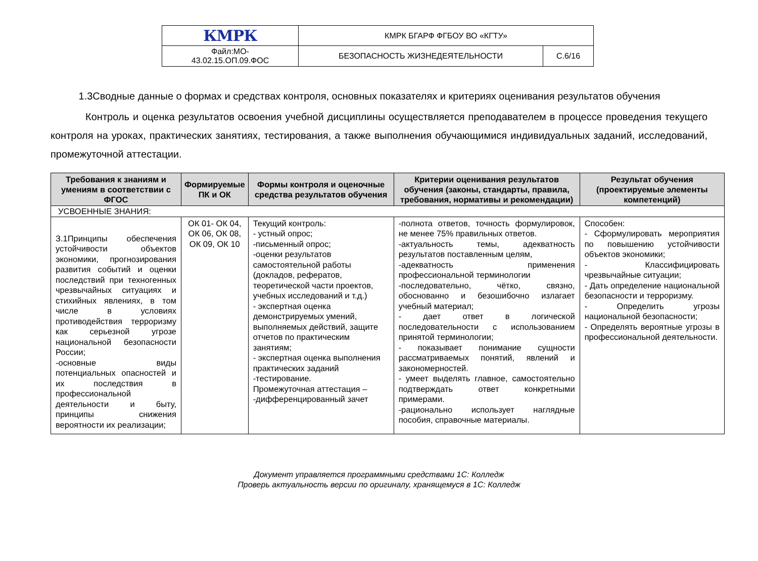| КМРК | КМРК БГАРФ ФГБОУ ВО «КГТУ» | |
| Файл:МО- 43.02.15.ОП.09.ФОС | БЕЗОПАСНОСТЬ ЖИЗНЕДЕЯТЕЛЬНОСТИ | С.6/16 |
1.3Сводные данные о формах и средствах контроля, основных показателях и критериях оценивания результатов обучения
Контроль и оценка результатов освоения учебной дисциплины осуществляется преподавателем в процессе проведения текущего контроля на уроках, практических занятиях, тестирования, а также выполнения обучающимися индивидуальных заданий, исследований, промежуточной аттестации.
| Требования к знаниям и умениям в соответствии с ФГОС | Формируемые ПК и ОК | Формы контроля и оценочные средства результатов обучения | Критерии оценивания результатов обучения (законы, стандарты, правила, требования, нормативы и рекомендации) | Результат обучения (проектируемые элементы компетенций) |
| --- | --- | --- | --- | --- |
| УСВОЕННЫЕ ЗНАНИЯ: | | | | |
| З.1Принципы обеспечения устойчивости объектов экономики, прогнозирования развития событий и оценки последствий при техногенных чрезвычайных ситуациях и стихийных явлениях, в том числе в условиях противодействия терроризму как серьезной угрозе национальной безопасности России; -основные виды потенциальных опасностей и их последствия в профессиональной деятельности и быту, принципы снижения вероятности их реализации; | ОК 01- ОК 04, ОК 06, ОК 08, ОК 09, ОК 10 | Текущий контроль: - устный опрос; -письменный опрос; -оценки результатов самостоятельной работы (докладов, рефератов, теоретической части проектов, учебных исследований и т.д.) - экспертная оценка демонстрируемых умений, выполняемых действий, защите отчетов по практическим занятиям; - экспертная оценка выполнения практических заданий -тестирование. Промежуточная аттестация – -дифференцированный зачет | -полнота ответов, точность формулировок, не менее 75% правильных ответов. -актуальность темы, адекватность результатов поставленным целям, -адекватность применения профессиональной терминологии -последовательно, чётко, связно, обоснованно и безошибочно излагает учебный материал; - дает ответ в логической последовательности с использованием принятой терминологии; - показывает понимание сущности рассматриваемых понятий, явлений и закономерностей. - умеет выделять главное, самостоятельно подтверждать ответ конкретными примерами. -рационально использует наглядные пособия, справочные материалы. | Способен: - Сформулировать мероприятия по повышению устойчивости объектов экономики; - Классифицировать чрезвычайные ситуации; - Дать определение национальной безопасности и терроризму. - Определить угрозы национальной безопасности; - Определять вероятные угрозы в профессиональной деятельности. |
Документ управляется программными средствами 1С: Колледж
Проверь актуальность версии по оригиналу, хранящемуся в 1С: Колледж